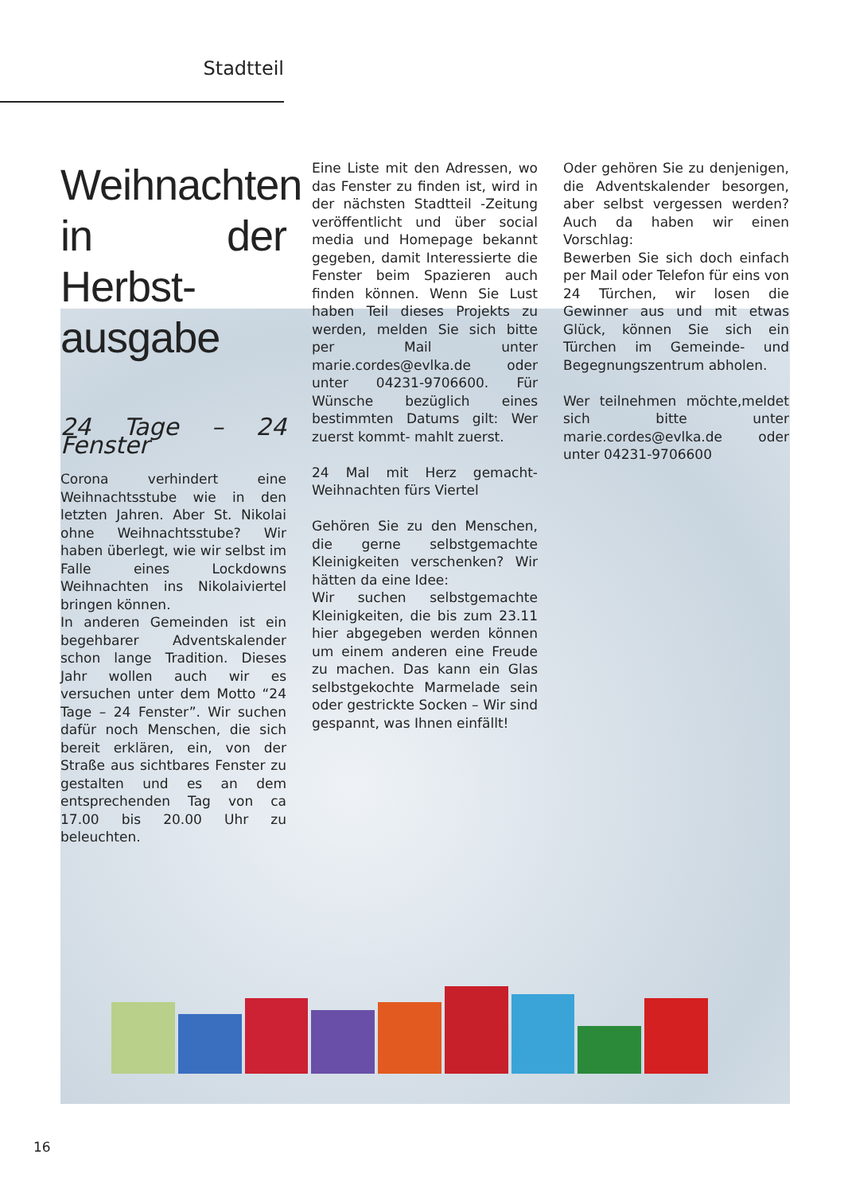Stadtteil
Weihnachten in der Herbst­ausgabe
24 Tage – 24 Fenster
Corona verhindert eine Weihnachtsstube wie in den letzten Jahren. Aber St. Nikolai ohne Weihnachtsstube? Wir haben überlegt, wie wir selbst im Falle eines Lockdowns Weihnachten ins Nikolaiviertel bringen können.
In anderen Gemeinden ist ein begehbarer Adventskalender schon lange Tradition. Dieses Jahr wollen auch wir es versuchen unter dem Motto “24 Tage – 24 Fenster”. Wir suchen dafür noch Menschen, die sich bereit erklären, ein, von der Straße aus sichtbares Fenster zu gestalten und es an dem entsprechenden Tag von ca 17.00 bis 20.00 Uhr zu beleuchten.
Eine Liste mit den Adressen, wo das Fenster zu finden ist, wird in der nächsten Stadtteil -Zeitung veröffentlicht und über social media und Homepage bekannt gegeben, damit Interessierte die Fenster beim Spazieren auch finden können. Wenn Sie Lust haben Teil dieses Projekts zu werden, melden Sie sich bitte per Mail unter marie.cordes@evlka.de oder unter 04231-9706600. Für Wünsche bezüglich eines bestimmten Datums gilt: Wer zuerst kommt- mahlt zuerst.
24 Mal mit Herz gemacht- Weihnachten fürs Viertel
Gehören Sie zu den Menschen, die gerne selbstgemachte Kleinigkeiten verschenken? Wir hätten da eine Idee:
Wir suchen selbstgemachte Kleinigkeiten, die bis zum 23.11 hier abgegeben werden können um einem anderen eine Freude zu machen. Das kann ein Glas selbstgekochte Marmelade sein oder gestrickte Socken – Wir sind gespannt, was Ihnen einfällt!
Oder gehören Sie zu denjenigen, die Adventskalender besorgen, aber selbst vergessen werden? Auch da haben wir einen Vorschlag:
Bewerben Sie sich doch einfach per Mail oder Telefon für eins von 24 Türchen, wir losen die Gewinner aus und mit etwas Glück, können Sie sich ein Türchen im Gemeinde- und Begegnungszentrum abholen.
Wer teilnehmen möchte,meldet sich bitte unter marie.cordes@evlka.de oder unter 04231-9706600
16